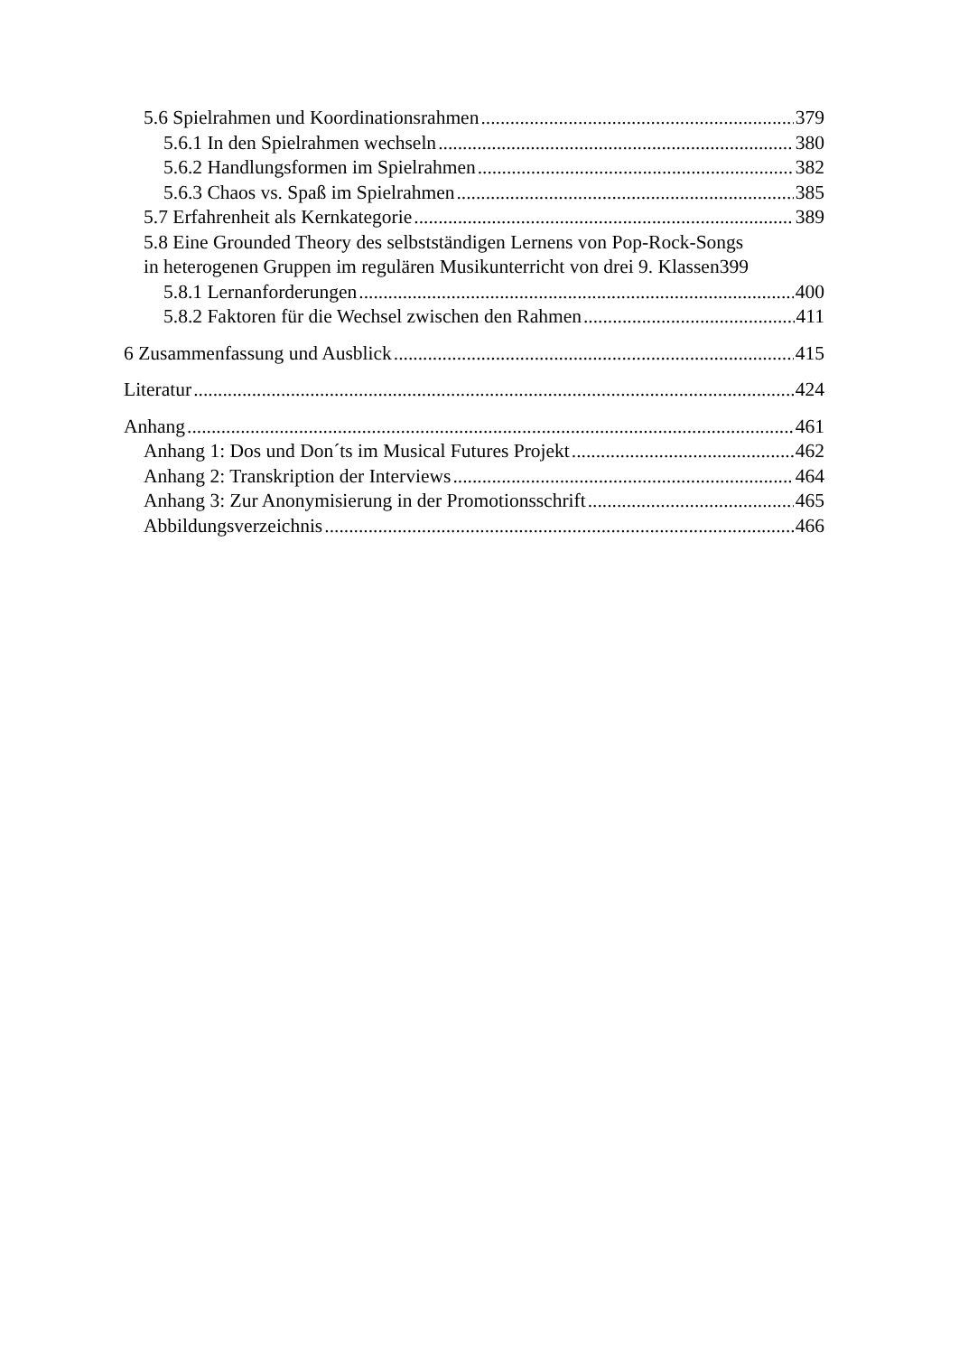5.6 Spielrahmen und Koordinationsrahmen 379
5.6.1 In den Spielrahmen wechseln 380
5.6.2 Handlungsformen im Spielrahmen 382
5.6.3 Chaos vs. Spaß im Spielrahmen 385
5.7 Erfahrenheit als Kernkategorie 389
5.8 Eine Grounded Theory des selbstständigen Lernens von Pop-Rock-Songs
in heterogenen Gruppen im regulären Musikunterricht von drei 9. Klassen 399
5.8.1 Lernanforderungen 400
5.8.2 Faktoren für die Wechsel zwischen den Rahmen 411
6 Zusammenfassung und Ausblick 415
Literatur 424
Anhang 461
Anhang 1: Dos und Don´ts im Musical Futures Projekt 462
Anhang 2: Transkription der Interviews 464
Anhang 3: Zur Anonymisierung in der Promotionsschrift 465
Abbildungsverzeichnis 466